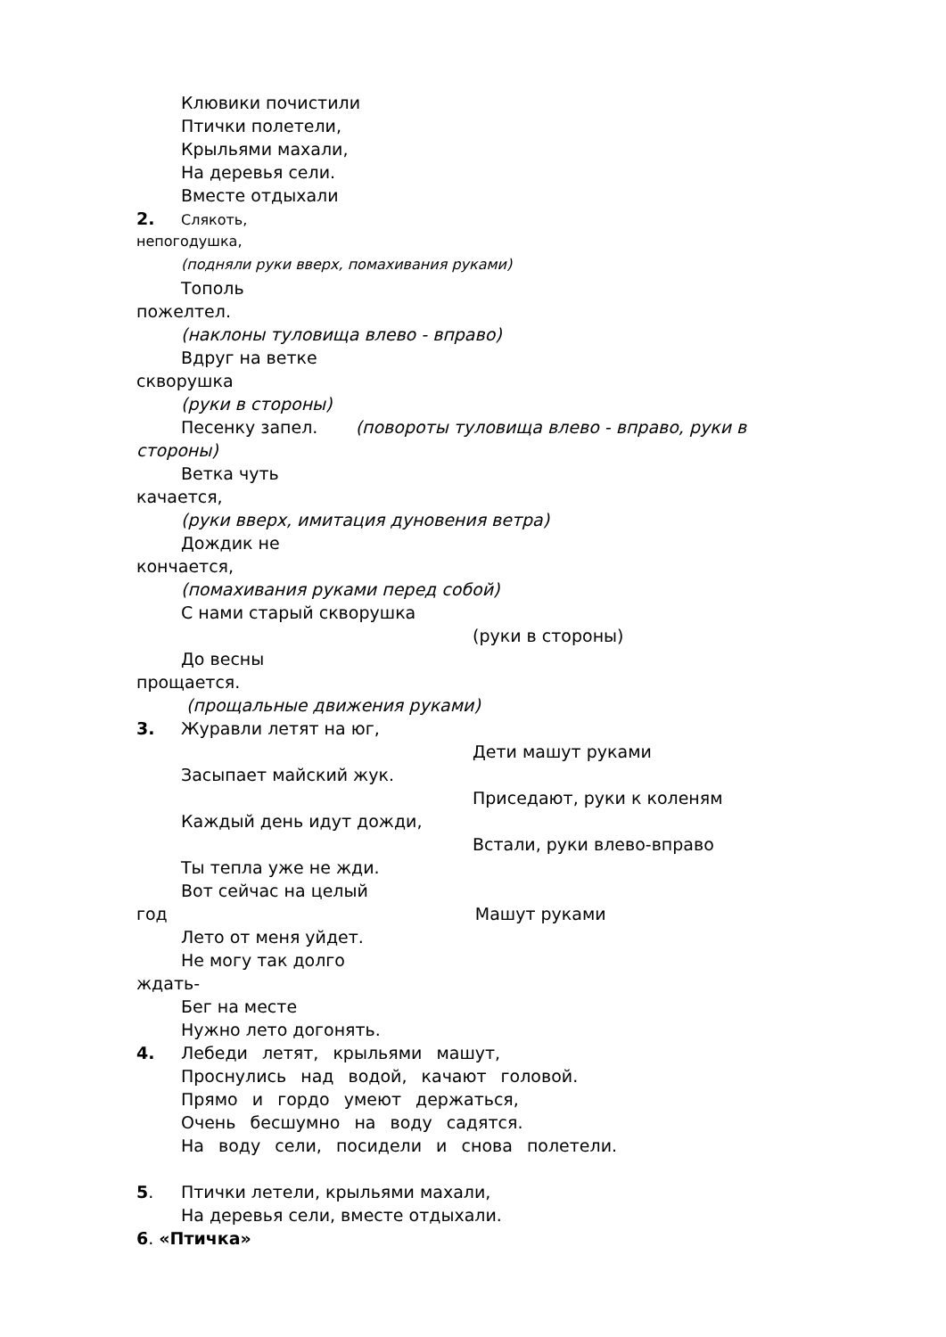Клювики почистили
Птички полетели,
Крыльями махали,
На деревья сели.
Вместе отдыхали
2. Слякоть,
непогодушка,
(подняли руки вверх, помахивания руками)
Тополь
пожелтел.
(наклоны туловища влево - вправо)
Вдруг на ветке
скворушка
(руки в стороны)
Песенку запел. (повороты туловища влево - вправо, руки в
стороны)
Ветка чуть
качается,
(руки вверх, имитация дуновения ветра)
Дождик не
кончается,
(помахивания руками перед собой)
С нами старый скворушка
(руки в стороны)
До весны
прощается.
(прощальные движения руками)
3. Журавли летят на юг,
Дети машут руками
Засыпает майский жук.
Приседают, руки к коленям
Каждый день идут дожди,
Встали, руки влево-вправо
Ты тепла уже не жди.
Вот сейчас на целый
год Машут руками
Лето от меня уйдет.
Не могу так долго
ждать-
Бег на месте
Нужно лето догонять.
4. Лебеди летят, крыльями машут,
Проснулись над водой, качают головой.
Прямо и гордо умеют держаться,
Очень бесшумно на воду садятся.
На воду сели, посидели и снова полетели.
5. Птички летели, крыльями махали,
На деревья сели, вместе отдыхали.
6. «Птичка»